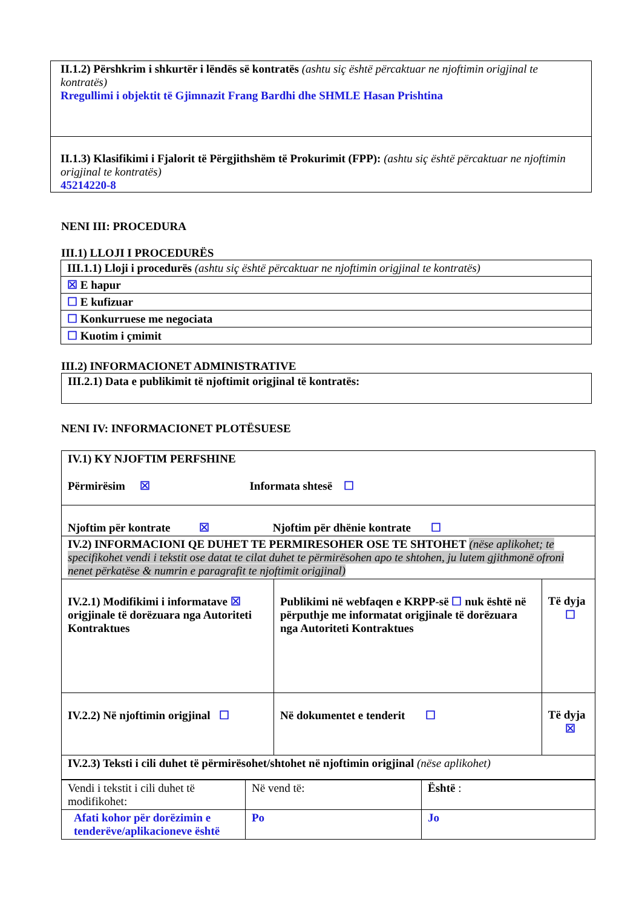| II.1.2) Përshkrim i shkurtër i lëndës së kontratës (ashtu siç është përcaktuar ne njoftimin origjinal te kontratës) Rregullimi i objektit të Gjimnazit Frang Bardhi dhe SHMLE Hasan Prishtina |
| II.1.3) Klasifikimi i Fjalorit të Përgjithshëm të Prokurimit (FPP): (ashtu siç është përcaktuar ne njoftimin origjinal te kontratës) 45214220-8 |
NENI III: PROCEDURA
III.1) LLOJI I PROCEDURËS
| III.1.1) Lloji i procedurës (ashtu siç është përcaktuar ne njoftimin origjinal te kontratës) |
| ☒ E hapur |
| ☐ E kufizuar |
| ☐ Konkurruese me negociata |
| ☐ Kuotim i çmimit |
III.2) INFORMACIONET ADMINISTRATIVE
| III.2.1) Data e publikimit të njoftimit origjinal të kontratës: |
NENI IV: INFORMACIONET PLOTËSUESE
| IV.1) KY NJOFTIM PERFSHINE Përmirësim ☒ Informata shtesë ☐ | | |
| Njoftim për kontrate ☒ Njoftim për dhënie kontrate ☐ | | |
| IV.2) INFORMACIONI QE DUHET TE PERMIRESOHER OSE TE SHTOHET (nëse aplikohet; te specifikohet vendi i tekstit ose datat te cilat duhet te përmirësohen apo te shtohen, ju lutem gjithmonë ofroni nenet përkatëse & numrin e paragrafit te njoftimit origjinal) | | |
| IV.2.1) Modifikimi i informatave ☒ origjinale të dorëzuara nga Autoriteti Kontraktues | Publikimi në webfaqen e KRPP-së ☐ nuk është në përputhje me informatat origjinale të dorëzuara nga Autoriteti Kontraktues | Të dyja ☐ |
| IV.2.2) Në njoftimin origjinal ☐ | Në dokumentet e tenderit ☐ | Të dyja ☒ |
| IV.2.3) Teksti i cili duhet të përmirësohet/shtohet në njoftimin origjinal (nëse aplikohet) | | |
| Vendi i tekstit i cili duhet të modifikohet: | Në vend të: | Është : |
| Afati kohor për dorëzimin e tenderëve/aplikacioneve është | Po | Jo |